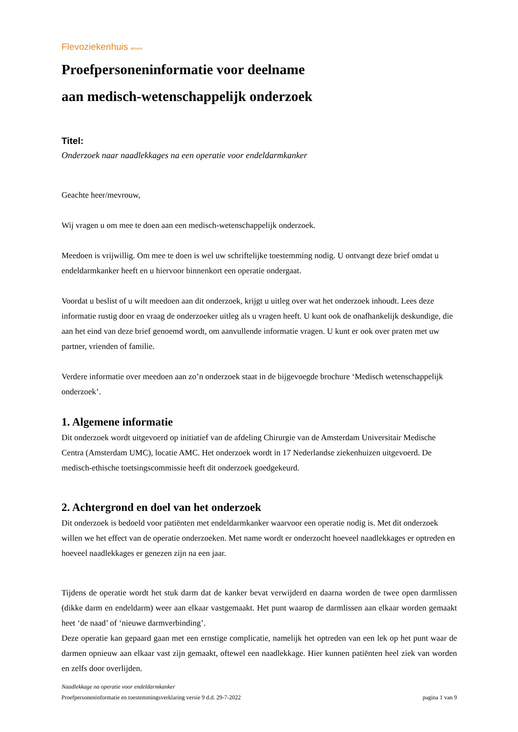Flevoziekenhuis almere
Proefpersoneninformatie voor deelname
aan medisch-wetenschappelijk onderzoek
Titel:
Onderzoek naar naadlekkages na een operatie voor endeldarmkanker
Geachte heer/mevrouw,
Wij vragen u om mee te doen aan een medisch-wetenschappelijk onderzoek.
Meedoen is vrijwillig. Om mee te doen is wel uw schriftelijke toestemming nodig. U ontvangt deze brief omdat u endeldarmkanker heeft en u hiervoor binnenkort een operatie ondergaat.
Voordat u beslist of u wilt meedoen aan dit onderzoek, krijgt u uitleg over wat het onderzoek inhoudt. Lees deze informatie rustig door en vraag de onderzoeker uitleg als u vragen heeft. U kunt ook de onafhankelijk deskundige, die aan het eind van deze brief genoemd wordt, om aanvullende informatie vragen. U kunt er ook over praten met uw partner, vrienden of familie.
Verdere informatie over meedoen aan zo’n onderzoek staat in de bijgevoegde brochure ‘Medisch wetenschappelijk onderzoek’.
1. Algemene informatie
Dit onderzoek wordt uitgevoerd op initiatief van de afdeling Chirurgie van de Amsterdam Universitair Medische Centra (Amsterdam UMC), locatie AMC. Het onderzoek wordt in 17 Nederlandse ziekenhuizen uitgevoerd. De medisch-ethische toetsingscommissie heeft dit onderzoek goedgekeurd.
2. Achtergrond en doel van het onderzoek
Dit onderzoek is bedoeld voor patiënten met endeldarmkanker waarvoor een operatie nodig is. Met dit onderzoek willen we het effect van de operatie onderzoeken. Met name wordt er onderzocht hoeveel naadlekkages er optreden en hoeveel naadlekkages er genezen zijn na een jaar.
Tijdens de operatie wordt het stuk darm dat de kanker bevat verwijderd en daarna worden de twee open darmlissen (dikke darm en endeldarm) weer aan elkaar vastgemaakt. Het punt waarop de darmlissen aan elkaar worden gemaakt heet ‘de naad’ of ‘nieuwe darmverbinding’.
Deze operatie kan gepaard gaan met een ernstige complicatie, namelijk het optreden van een lek op het punt waar de darmen opnieuw aan elkaar vast zijn gemaakt, oftewel een naadlekkage. Hier kunnen patiënten heel ziek van worden en zelfs door overlijden.
Naadlekkage na operatie voor endeldarmkanker
Proefpersoneninformatie en toestemmingsverklaring versie 9 d.d. 29-7-2022 pagina 1 van 9